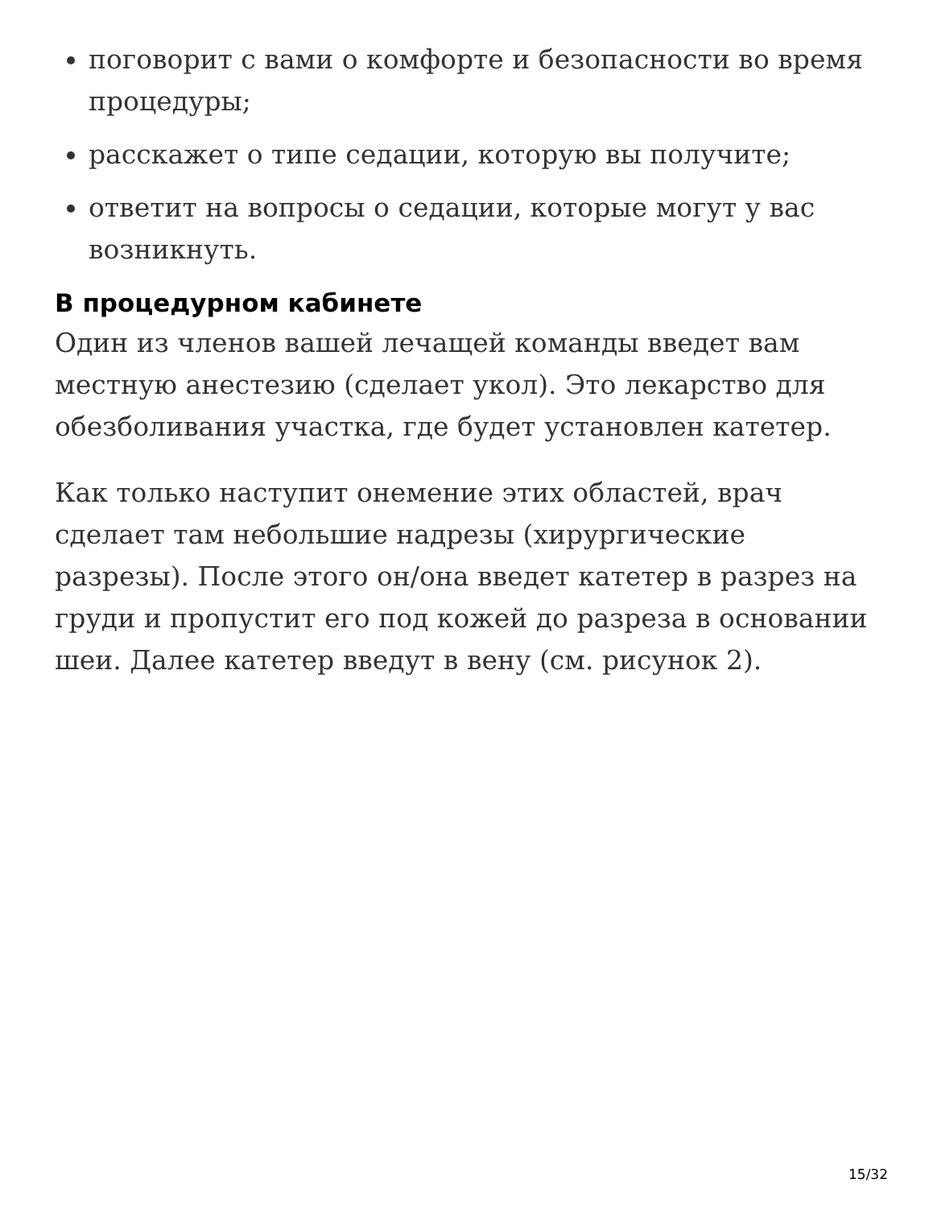поговорит с вами о комфорте и безопасности во время процедуры;
расскажет о типе седации, которую вы получите;
ответит на вопросы о седации, которые могут у вас возникнуть.
В процедурном кабинете
Один из членов вашей лечащей команды введет вам местную анестезию (сделает укол). Это лекарство для обезболивания участка, где будет установлен катетер.
Как только наступит онемение этих областей, врач сделает там небольшие надрезы (хирургические разрезы). После этого он/она введет катетер в разрез на груди и пропустит его под кожей до разреза в основании шеи. Далее катетер введут в вену (см. рисунок 2).
15/32